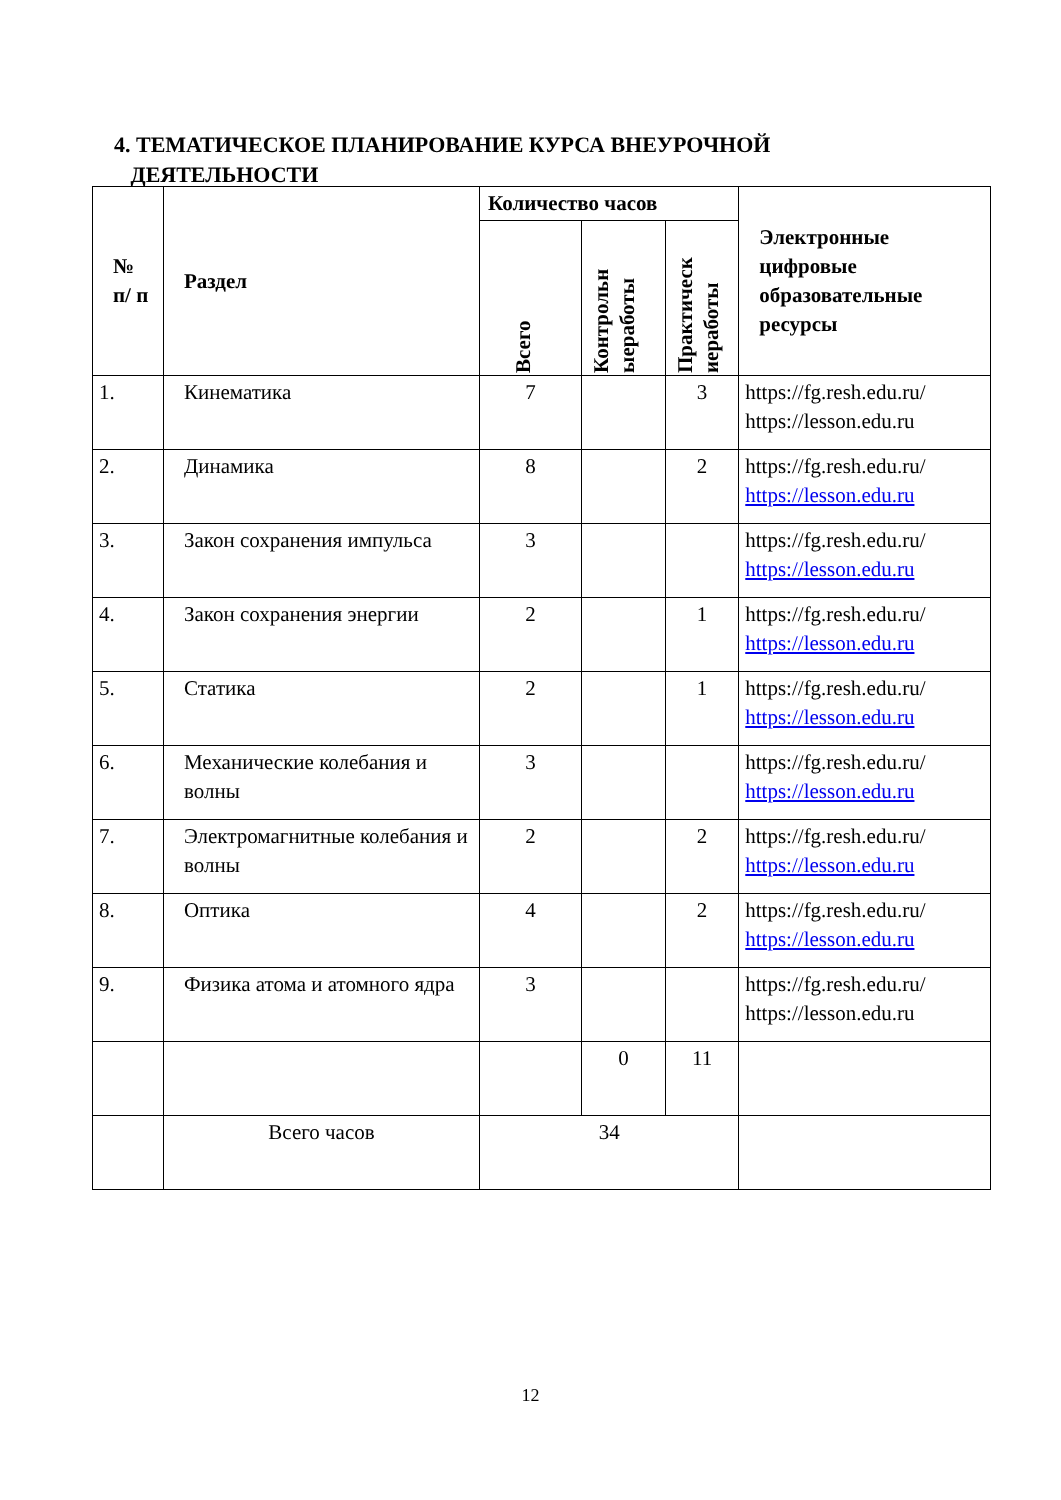4. ТЕМАТИЧЕСКОЕ ПЛАНИРОВАНИЕ КУРСА ВНЕУРОЧНОЙ
ДЕЯТЕЛЬНОСТИ
| № п/ п | Раздел | Количество часов | | | Электронные цифровые образовательные ресурсы |
| --- | --- | --- | --- | --- | --- |
| | | Всего | Контрольн ыеработы | Практическ иеработы | |
| 1. | Кинематика | 7 | | 3 | https://fg.resh.edu.ru/ https://lesson.edu.ru |
| 2. | Динамика | 8 | | 2 | https://fg.resh.edu.ru/ https://lesson.edu.ru |
| 3. | Закон сохранения импульса | 3 | | | https://fg.resh.edu.ru/ https://lesson.edu.ru |
| 4. | Закон сохранения энергии | 2 | | 1 | https://fg.resh.edu.ru/ https://lesson.edu.ru |
| 5. | Статика | 2 | | 1 | https://fg.resh.edu.ru/ https://lesson.edu.ru |
| 6. | Механические колебания и волны | 3 | | | https://fg.resh.edu.ru/ https://lesson.edu.ru |
| 7. | Электромагнитные колебания и волны | 2 | | 2 | https://fg.resh.edu.ru/ https://lesson.edu.ru |
| 8. | Оптика | 4 | | 2 | https://fg.resh.edu.ru/ https://lesson.edu.ru |
| 9. | Физика атома и атомного ядра | 3 | | | https://fg.resh.edu.ru/ https://lesson.edu.ru |
| | | | 0 | 11 | |
| | Всего часов | 34 | | | |
12